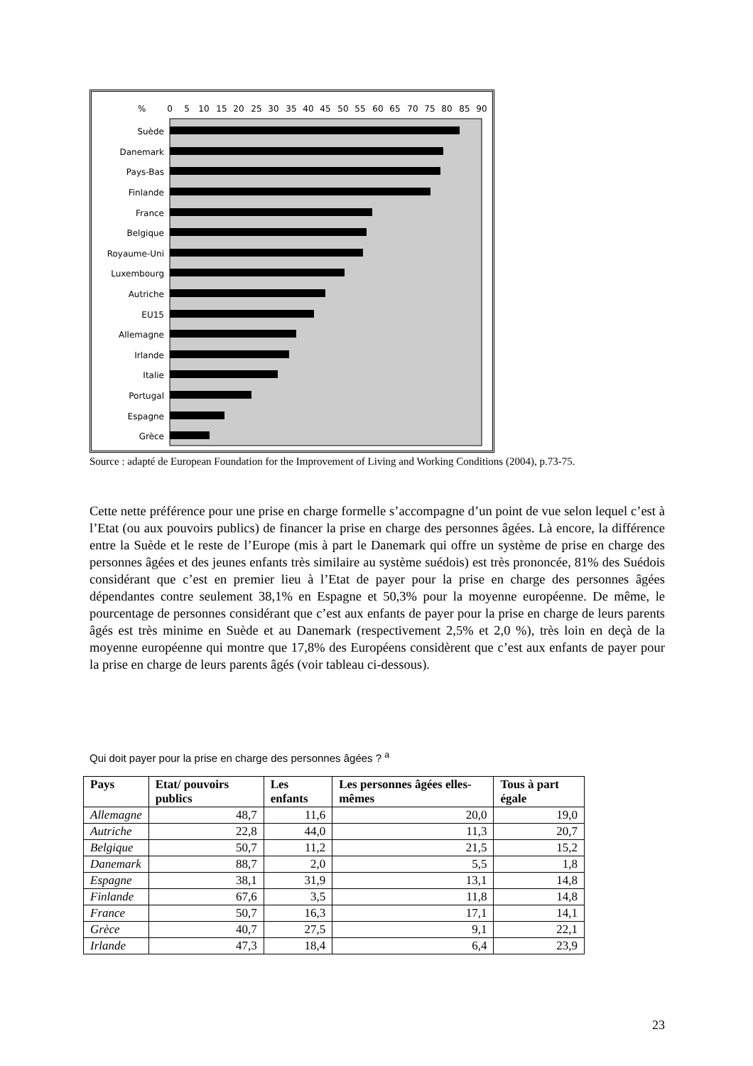%
0
5
10
15
20
25
30
35
40
45
50
55
60
65
70
75
80
85
90
Suède
Danemark
Pays-Bas
Finlande
France
Belgique
Royaume-Uni
Luxembourg
Autriche
EU15
Allemagne
Irlande
Italie
Portugal
Espagne
Grèce
Source : adapté de European Foundation for the Improvement of Living and Working Conditions (2004), p.73-75.
Cette nette préférence pour une prise en charge formelle s’accompagne d’un point de vue selon lequel c’est à l’Etat (ou aux pouvoirs publics) de financer la prise en charge des personnes âgées. Là encore, la différence entre la Suède et le reste de l’Europe (mis à part le Danemark qui offre un système de prise en charge des personnes âgées et des jeunes enfants très similaire au système suédois) est très prononcée, 81% des Suédois considérant que c’est en premier lieu à l’Etat de payer pour la prise en charge des personnes âgées dépendantes contre seulement 38,1% en Espagne et 50,3% pour la moyenne européenne. De même, le pourcentage de personnes considérant que c’est aux enfants de payer pour la prise en charge de leurs parents âgés est très minime en Suède et au Danemark (respectivement 2,5% et 2,0 %), très loin en deçà de la moyenne européenne qui montre que 17,8% des Européens considèrent que c’est aux enfants de payer pour la prise en charge de leurs parents âgés (voir tableau ci-dessous).
Qui doit payer pour la prise en charge des personnes âgées ? <sup>a</sup>
| Pays | Etat/ pouvoirs publics | Les enfants | Les personnes âgées elles-mêmes | Tous à part égale |
| --- | --- | --- | --- | --- |
| Allemagne | 48,7 | 11,6 | 20,0 | 19,0 |
| Autriche | 22,8 | 44,0 | 11,3 | 20,7 |
| Belgique | 50,7 | 11,2 | 21,5 | 15,2 |
| Danemark | 88,7 | 2,0 | 5,5 | 1,8 |
| Espagne | 38,1 | 31,9 | 13,1 | 14,8 |
| Finlande | 67,6 | 3,5 | 11,8 | 14,8 |
| France | 50,7 | 16,3 | 17,1 | 14,1 |
| Grèce | 40,7 | 27,5 | 9,1 | 22,1 |
| Irlande | 47,3 | 18,4 | 6,4 | 23,9 |
23